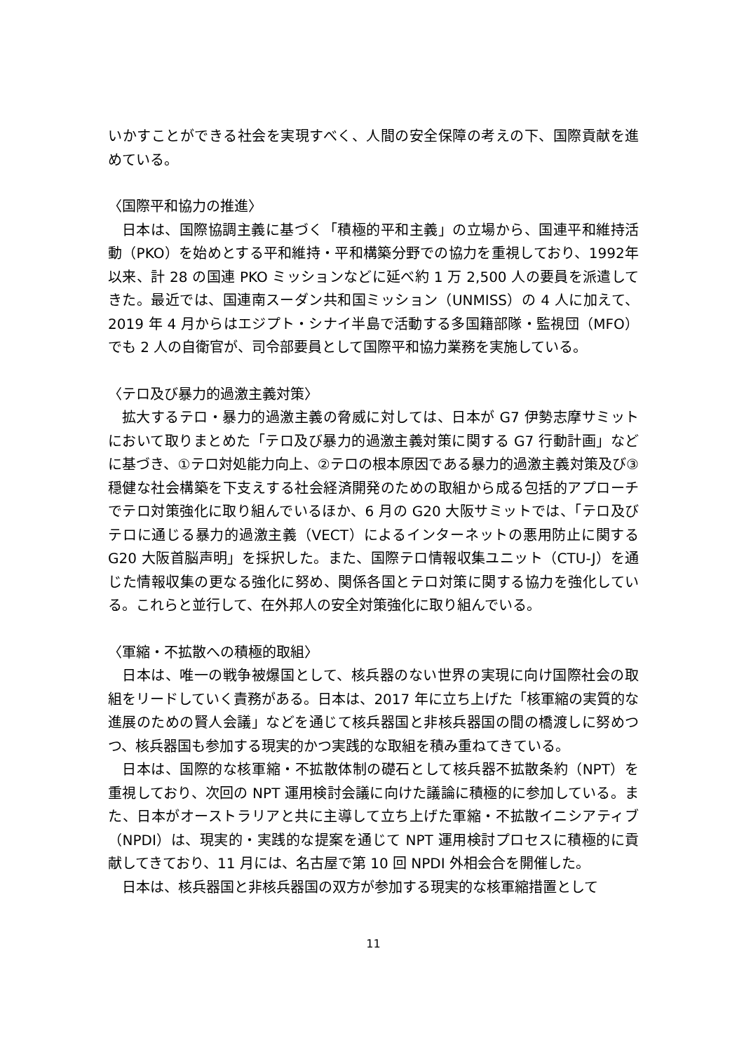いかすことができる社会を実現すべく、人間の安全保障の考えの下、国際貢献を進めている。
〈国際平和協力の推進〉
日本は、国際協調主義に基づく「積極的平和主義」の立場から、国連平和維持活動（PKO）を始めとする平和維持・平和構築分野での協力を重視しており、1992年以来、計 28 の国連 PKO ミッションなどに延べ約 1 万 2,500 人の要員を派遣してきた。最近では、国連南スーダン共和国ミッション（UNMISS）の 4 人に加えて、2019 年 4 月からはエジプト・シナイ半島で活動する多国籍部隊・監視団（MFO）でも 2 人の自衛官が、司令部要員として国際平和協力業務を実施している。
〈テロ及び暴力的過激主義対策〉
拡大するテロ・暴力的過激主義の脅威に対しては、日本が G7 伊勢志摩サミットにおいて取りまとめた「テロ及び暴力的過激主義対策に関する G7 行動計画」などに基づき、①テロ対処能力向上、②テロの根本原因である暴力的過激主義対策及び③穏健な社会構築を下支えする社会経済開発のための取組から成る包括的アプローチでテロ対策強化に取り組んでいるほか、6 月の G20 大阪サミットでは、「テロ及びテロに通じる暴力的過激主義（VECT）によるインターネットの悪用防止に関する G20 大阪首脳声明」を採択した。また、国際テロ情報収集ユニット（CTU-J）を通じた情報収集の更なる強化に努め、関係各国とテロ対策に関する協力を強化している。これらと並行して、在外邦人の安全対策強化に取り組んでいる。
〈軍縮・不拡散への積極的取組〉
日本は、唯一の戦争被爆国として、核兵器のない世界の実現に向け国際社会の取組をリードしていく責務がある。日本は、2017 年に立ち上げた「核軍縮の実質的な進展のための賢人会議」などを通じて核兵器国と非核兵器国の間の橋渡しに努めつつ、核兵器国も参加する現実的かつ実践的な取組を積み重ねてきている。
日本は、国際的な核軍縮・不拡散体制の礎石として核兵器不拡散条約（NPT）を重視しており、次回の NPT 運用検討会議に向けた議論に積極的に参加している。また、日本がオーストラリアと共に主導して立ち上げた軍縮・不拡散イニシアティブ（NPDI）は、現実的・実践的な提案を通じて NPT 運用検討プロセスに積極的に貢献してきており、11 月には、名古屋で第 10 回 NPDI 外相会合を開催した。
日本は、核兵器国と非核兵器国の双方が参加する現実的な核軍縮措置として
11